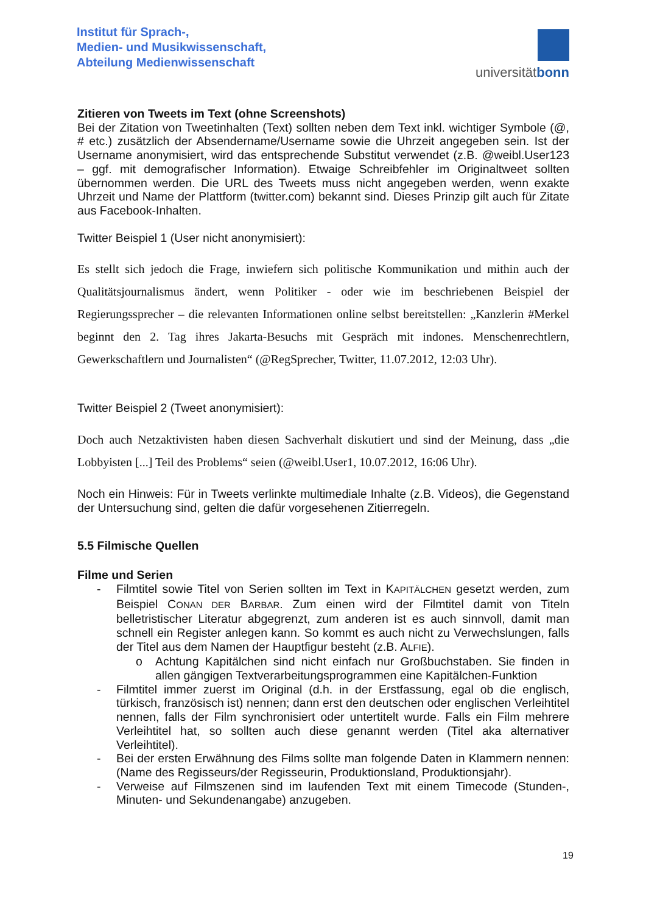Institut für Sprach-,
Medien- und Musikwissenschaft,
Abteilung Medienwissenschaft
universitätbonn
Zitieren von Tweets im Text (ohne Screenshots)
Bei der Zitation von Tweetinhalten (Text) sollten neben dem Text inkl. wichtiger Symbole (@, # etc.) zusätzlich der Absendername/Username sowie die Uhrzeit angegeben sein. Ist der Username anonymisiert, wird das entsprechende Substitut verwendet (z.B. @weibl.User123 – ggf. mit demografischer Information). Etwaige Schreibfehler im Originaltweet sollten übernommen werden. Die URL des Tweets muss nicht angegeben werden, wenn exakte Uhrzeit und Name der Plattform (twitter.com) bekannt sind. Dieses Prinzip gilt auch für Zitate aus Facebook-Inhalten.
Twitter Beispiel 1 (User nicht anonymisiert):
Es stellt sich jedoch die Frage, inwiefern sich politische Kommunikation und mithin auch der Qualitätsjournalismus ändert, wenn Politiker - oder wie im beschriebenen Beispiel der Regierungssprecher – die relevanten Informationen online selbst bereitstellen: „Kanzlerin #Merkel beginnt den 2. Tag ihres Jakarta-Besuchs mit Gespräch mit indones. Menschenrechtlern, Gewerkschaftlern und Journalisten“ (@RegSprecher, Twitter, 11.07.2012, 12:03 Uhr).
Twitter Beispiel 2 (Tweet anonymisiert):
Doch auch Netzaktivisten haben diesen Sachverhalt diskutiert und sind der Meinung, dass „die Lobbyisten [...] Teil des Problems“ seien (@weibl.User1, 10.07.2012, 16:06 Uhr).
Noch ein Hinweis: Für in Tweets verlinkte multimediale Inhalte (z.B. Videos), die Gegenstand der Untersuchung sind, gelten die dafür vorgesehenen Zitierregeln.
5.5 Filmische Quellen
Filme und Serien
- Filmtitel sowie Titel von Serien sollten im Text in KAPITÄLCHEN gesetzt werden, zum Beispiel CONAN DER BARBAR. Zum einen wird der Filmtitel damit von Titeln belletristischer Literatur abgegrenzt, zum anderen ist es auch sinnvoll, damit man schnell ein Register anlegen kann. So kommt es auch nicht zu Verwechslungen, falls der Titel aus dem Namen der Hauptfigur besteht (z.B. ALFIE).
o Achtung Kapitälchen sind nicht einfach nur Großbuchstaben. Sie finden in allen gängigen Textverarbeitungsprogrammen eine Kapitälchen-Funktion
- Filmtitel immer zuerst im Original (d.h. in der Erstfassung, egal ob die englisch, türkisch, französisch ist) nennen; dann erst den deutschen oder englischen Verleihtitel nennen, falls der Film synchronisiert oder untertitelt wurde. Falls ein Film mehrere Verleihtitel hat, so sollten auch diese genannt werden (Titel aka alternativer Verleihtitel).
- Bei der ersten Erwähnung des Films sollte man folgende Daten in Klammern nennen: (Name des Regisseurs/der Regisseurin, Produktionsland, Produktionsjahr).
- Verweise auf Filmszenen sind im laufenden Text mit einem Timecode (Stunden-, Minuten- und Sekundenangabe) anzugeben.
19